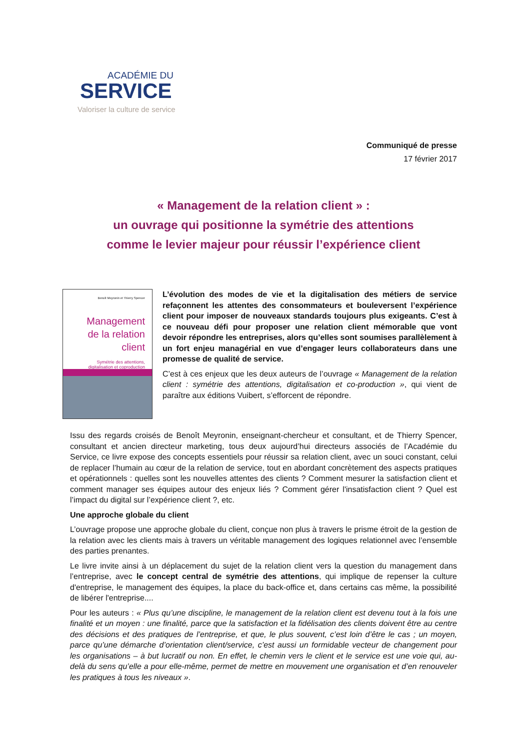ACADÉMIE DU
SERVICE
Valoriser la culture de service
Communiqué de presse
17 février 2017
« Management de la relation client » :
un ouvrage qui positionne la symétrie des attentions
comme le levier majeur pour réussir l’expérience client
Benoît Meyronin et Thierry Spencer
Management
de la relation client
Symétrie des attentions,
digitalisation et coproduction
L’évolution des modes de vie et la digitalisation des métiers de service refaçonnent les attentes des consommateurs et bouleversent l’expérience client pour imposer de nouveaux standards toujours plus exigeants. C’est à ce nouveau défi pour proposer une relation client mémorable que vont devoir répondre les entreprises, alors qu’elles sont soumises parallèlement à un fort enjeu managérial en vue d’engager leurs collaborateurs dans une promesse de qualité de service.
C’est à ces enjeux que les deux auteurs de l’ouvrage « Management de la relation client : symétrie des attentions, digitalisation et co-production », qui vient de paraître aux éditions Vuibert, s’efforcent de répondre.
Issu des regards croisés de Benoît Meyronin, enseignant-chercheur et consultant, et de Thierry Spencer, consultant et ancien directeur marketing, tous deux aujourd’hui directeurs associés de l’Académie du Service, ce livre expose des concepts essentiels pour réussir sa relation client, avec un souci constant, celui de replacer l’humain au cœur de la relation de service, tout en abordant concrètement des aspects pratiques et opérationnels : quelles sont les nouvelles attentes des clients ? Comment mesurer la satisfaction client et comment manager ses équipes autour des enjeux liés ? Comment gérer l'insatisfaction client ? Quel est l’impact du digital sur l’expérience client ?, etc.
Une approche globale du client
L’ouvrage propose une approche globale du client, conçue non plus à travers le prisme étroit de la gestion de la relation avec les clients mais à travers un véritable management des logiques relationnel avec l’ensemble des parties prenantes.
Le livre invite ainsi à un déplacement du sujet de la relation client vers la question du management dans l’entreprise, avec le concept central de symétrie des attentions, qui implique de repenser la culture d'entreprise, le management des équipes, la place du back-office et, dans certains cas même, la possibilité de libérer l'entreprise....
Pour les auteurs : « Plus qu’une discipline, le management de la relation client est devenu tout à la fois une finalité et un moyen : une finalité, parce que la satisfaction et la fidélisation des clients doivent être au centre des décisions et des pratiques de l’entreprise, et que, le plus souvent, c’est loin d’être le cas ; un moyen, parce qu’une démarche d’orientation client/service, c’est aussi un formidable vecteur de changement pour les organisations – à but lucratif ou non. En effet, le chemin vers le client et le service est une voie qui, au-delà du sens qu’elle a pour elle-même, permet de mettre en mouvement une organisation et d’en renouveler les pratiques à tous les niveaux ».